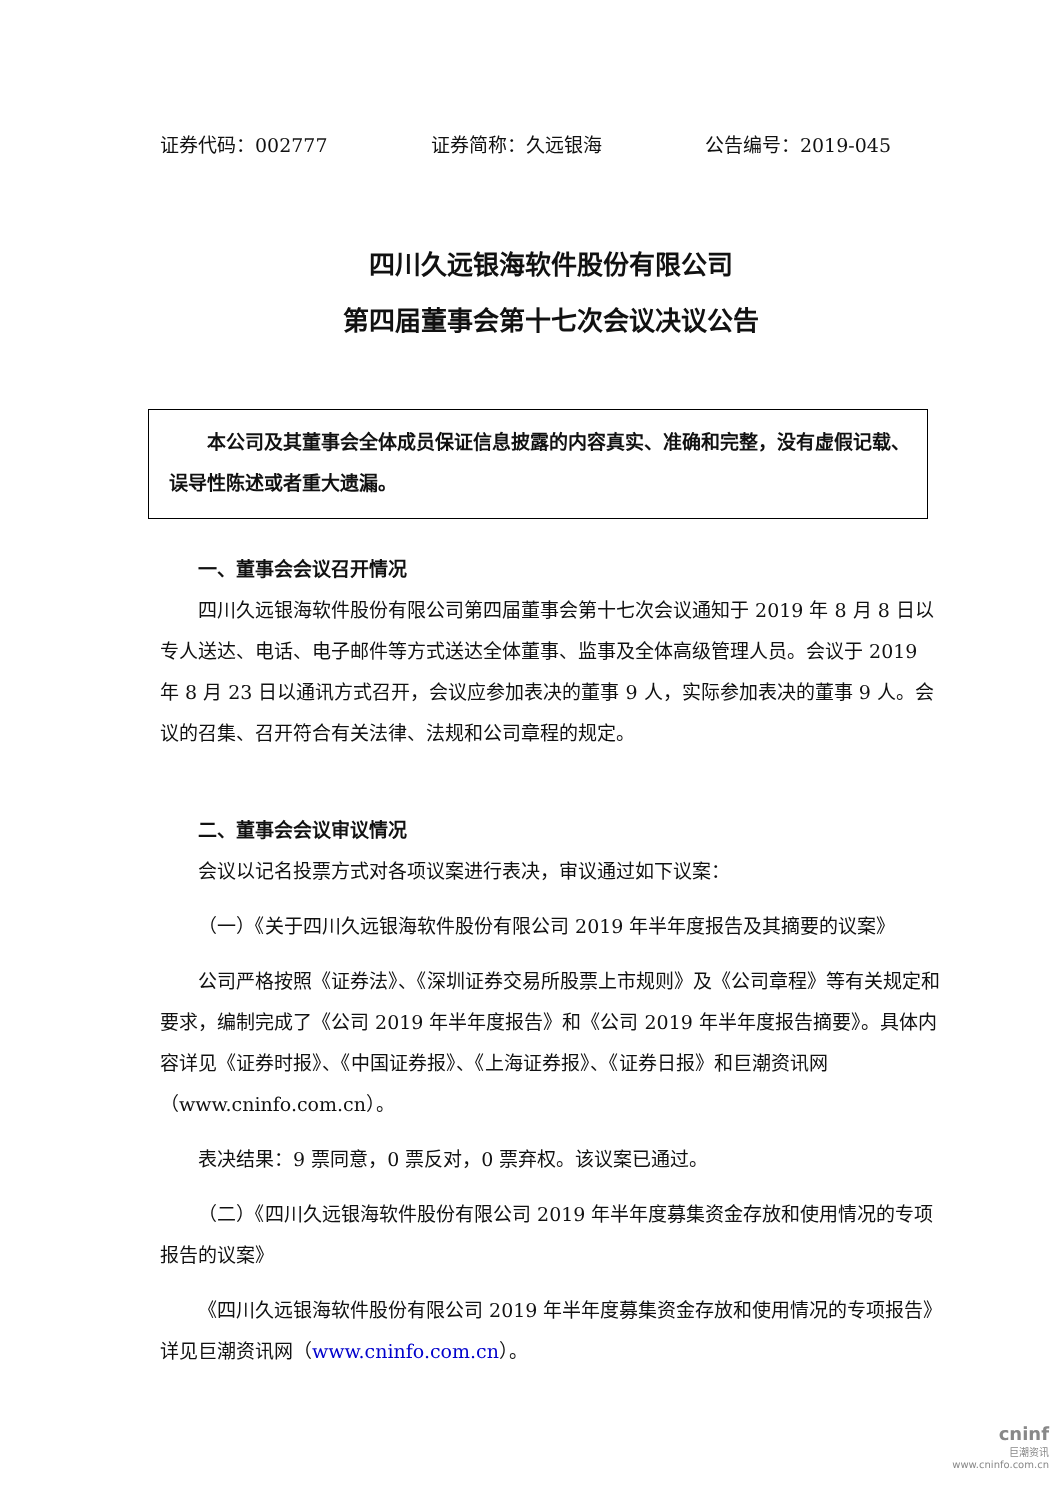证券代码：002777 证券简称：久远银海 公告编号：2019-045
四川久远银海软件股份有限公司
第四届董事会第十七次会议决议公告
　　本公司及其董事会全体成员保证信息披露的内容真实、准确和完整，没有虚假记载、误导性陈述或者重大遗漏。
一、董事会会议召开情况
四川久远银海软件股份有限公司第四届董事会第十七次会议通知于 2019 年 8 月 8 日以专人送达、电话、电子邮件等方式送达全体董事、监事及全体高级管理人员。会议于 2019 年 8 月 23 日以通讯方式召开，会议应参加表决的董事 9 人，实际参加表决的董事 9 人。会议的召集、召开符合有关法律、法规和公司章程的规定。
二、董事会会议审议情况
会议以记名投票方式对各项议案进行表决，审议通过如下议案：
（一）《关于四川久远银海软件股份有限公司 2019 年半年度报告及其摘要的议案》
公司严格按照《证券法》、《深圳证券交易所股票上市规则》及《公司章程》等有关规定和要求，编制完成了《公司 2019 年半年度报告》和《公司 2019 年半年度报告摘要》。具体内容详见《证券时报》、《中国证券报》、《上海证券报》、《证券日报》和巨潮资讯网（www.cninfo.com.cn）。
表决结果：9 票同意，0 票反对，0 票弃权。该议案已通过。
（二）《四川久远银海软件股份有限公司 2019 年半年度募集资金存放和使用情况的专项报告的议案》
《四川久远银海软件股份有限公司 2019 年半年度募集资金存放和使用情况的专项报告》详见巨潮资讯网（www.cninfo.com.cn）。
cninf
巨潮资讯
www.cninfo.com.cn